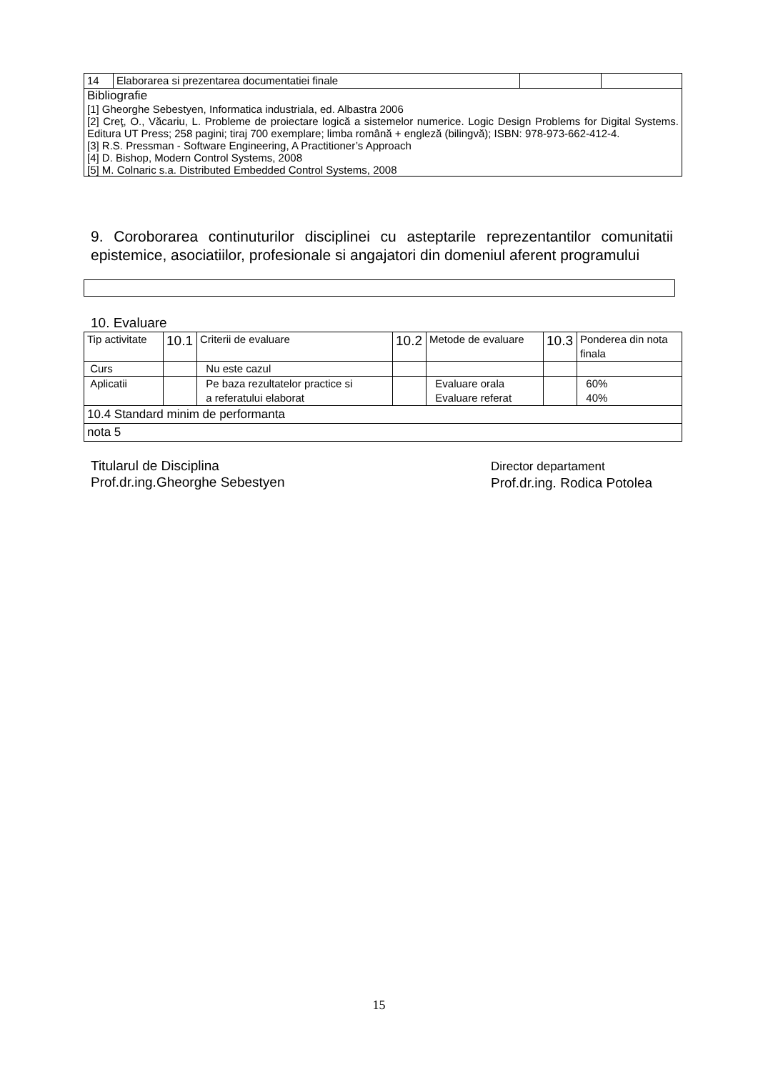| 14 | Elaborarea si prezentarea documentatiei finale | | |
| Bibliografie [1] Gheorghe Sebestyen, Informatica industriala, ed. Albastra 2006 [2] Creţ, O., Văcariu, L. Probleme de proiectare logică a sistemelor numerice. Logic Design Problems for Digital Systems. Editura UT Press; 258 pagini; tiraj 700 exemplare; limba română + engleză (bilingvă); ISBN: 978-973-662-412-4. [3] R.S. Pressman - Software Engineering, A Practitioner’s Approach [4] D. Bishop, Modern Control Systems, 2008 [5] M. Colnaric s.a. Distributed Embedded Control Systems, 2008 | | | |
9. Coroborarea continuturilor disciplinei cu asteptarile reprezentantilor comunitatii epistemice, asociatiilor, profesionale si angajatori din domeniul aferent programului
10. Evaluare
| Tip activitate | 10.1 | Criterii de evaluare | 10.2 | Metode de evaluare | 10.3 | Ponderea din nota finala |
| Curs | | Nu este cazul | | | | |
| Aplicatii | | Pe baza rezultatelor practice si a referatului elaborat | | Evaluare orala Evaluare referat | | 60% 40% |
| 10.4 Standard minim de performanta | | | | | | |
| nota 5 | | | | | | |
Titularul de Disciplina
Prof.dr.ing.Gheorghe Sebestyen
Director departament
Prof.dr.ing. Rodica Potolea
15